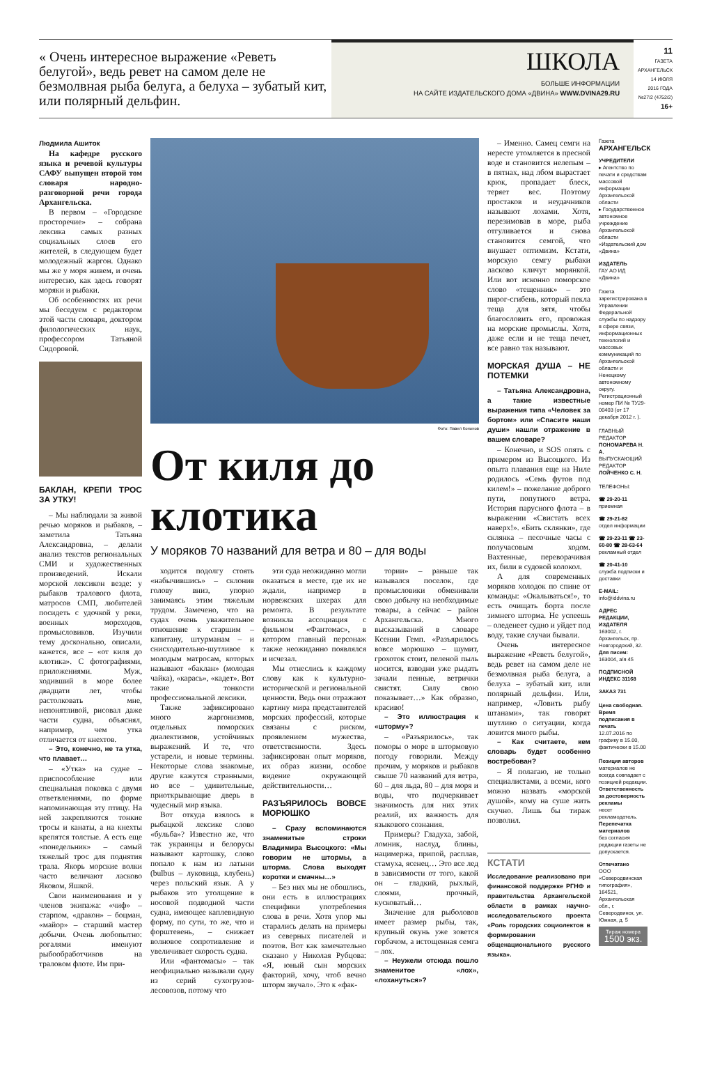« Очень интересное выражение «Реветь белугой», ведь ревет на самом деле не безмолвная рыба белуга, а белуха – зубатый кит, или полярный дельфин.
ШКОЛА
БОЛЬШЕ ИНФОРМАЦИИ
НА САЙТЕ ИЗДАТЕЛЬСКОГО ДОМА «ДВИНА» WWW.DVINA29.RU
11
ГАЗЕТА
АРХАНГЕЛЬСК
14 ИЮЛЯ
2016 ГОДА
№27/2 (4752/2)
16+
Людмила Ашиток
На кафедре русского языка и речевой культуры САФУ выпущен второй том словаря народно-разговорной речи города Архангельска.
В первом – «Городское просторечие» – собрана лексика самых разных социальных слоев его жителей, в следующем будет молодежный жаргон. Однако мы же у моря живем, и очень интересно, как здесь говорят моряки и рыбаки.
Об особенностях их речи мы беседуем с редактором этой части словаря, доктором филологических наук, профессором Татьяной Сидоровой.
БАКЛАН, КРЕПИ ТРОС ЗА УТКУ!
– Мы наблюдали за живой речью моряков и рыбаков, – заметила Татьяна Александровна, – делали анализ текстов региональных СМИ и художественных произведений. Искали морской лексикон везде: у рыбаков тралового флота, матросов СМП, любителей посидеть с удочкой у реки, военных мореходов, промысловиков. Изучили тему досконально, описали, кажется, все – «от киля до клотика». С фотографиями, приложениями. Муж, ходивший в море более двадцати лет, чтобы растолковать мне, непонятливой, рисовал даже части судна, объяснял, например, чем утка отличается от кнехтов.
– Это, конечно, не та утка, что плавает…
– «Утка» на судне – приспособление или специальная поковка с двумя ответвлениями, по форме напоминающая эту птицу. На ней закрепляются тонкие тросы и канаты, а на кнехты крепятся толстые. А есть еще «понедельник» – самый тяжелый трос для поднятия трала. Якорь морские волки часто величают ласково Яковом, Яшкой.
Свои наименования и у членов экипажа: «чиф» – старпом, «дракон» – боцман, «майор» – старший мастер добычи. Очень любопытно: рогалями именуют рыбообработчиков на траловом флоте. Им при-
Фото: Павел Кононов
От киля до клотика
У моряков 70 названий для ветра и 80 – для воды
ходится подолгу стоять «набычившись» – склонив голову вниз, упорно занимаясь этим тяжелым трудом. Замечено, что на судах очень уважительное отношение к старшим – капитану, штурманам – и снисходительно-шутливое к молодым матросам, которых называют «баклан» (молодая чайка), «карась», «кадет». Вот такие тонкости профессиональной лексики.
Также зафиксировано много жаргонизмов, отдельных поморских диалектизмов, устойчивых выражений. И те, что устарели, и новые термины. Некоторые слова знакомые, другие кажутся странными, но все – удивительные, приоткрывающие дверь в чудесный мир языка.
Вот откуда взялось в рыбацкой лексике слово «бульба»? Известно же, что так украинцы и белорусы называют картошку, слово попало к нам из латыни (bulbus – луковица, клубень) через польский язык. А у рыбаков это утолщение в носовой подводной части судна, имеющее каплевидную форму, по сути, то же, что и форштевень, – снижает волновое сопротивление и увеличивает скорость судна.
Или «фантомасы» – так неофициально называли одну из серий сухогрузов-лесовозов, потому что
эти суда неожиданно могли оказаться в месте, где их не ждали, например в норвежских шхерах для ремонта. В результате возникла ассоциация с фильмом «Фантомас», в котором главный персонаж также неожиданно появлялся и исчезал.
Мы отнеслись к каждому слову как к культурно-исторической и региональной ценности. Ведь они отражают картину мира представителей морских профессий, которые связаны с риском, проявлением мужества, ответственности. Здесь зафиксирован опыт моряков, их образ жизни, особое видение окружающей действительности…
РАЗЪЯРИЛОСЬ ВОВСЕ МОРЮШКО
– Сразу вспоминаются знаменитые строки Владимира Высоцкого: «Мы говорим не штормы, а шторма. Слова выходят коротки и смачны…»
– Без них мы не обошлись, они есть в иллюстрациях специфики употребления слова в речи. Хотя упор мы старались делать на примеры из северных писателей и поэтов. Вот как замечательно сказано у Николая Рубцова: «Я, юный сын морских факторий, хочу, чтоб вечно шторм звучал». Это к «фак-
тории» – раньше так назывался поселок, где промысловики обменивали свою добычу на необходимые товары, а сейчас – район Архангельска. Много высказываний в словаре Ксении Гемп. «Разъярилось вовсе морюшко – шумит, грохоток стоит, пеленой пыль носится, взводни уже рыдать зачали пенные, ветрички свистят. Силу свою показывает…» Как образно, красиво!
– Это иллюстрация к «шторму»?
– «Разъярилось», так поморы о море в штормовую погоду говорили. Между прочим, у моряков и рыбаков свыше 70 названий для ветра, 60 – для льда, 80 – для моря и воды, что подчеркивает значимость для них этих реалий, их важность для языкового сознания.
Примеры? Гладуха, забой, ломник, наслуд, блины, нацимержа, припой, расплав, стамуха, ясенец… Это все лед в зависимости от того, какой он – гладкий, рыхлый, слоями, прочный, кусковатый…
Значение для рыболовов имеет размер рыбы, так, крупный окунь уже зовется горбачом, а истощенная семга – лох.
– Неужели отсюда пошло знаменитое «лох», «лохануться»?
– Именно. Самец семги на нересте утомляется в пресной воде и становится нелепым – в пятнах, над лбом вырастает крюк, пропадает блеск, теряет вес. Поэтому простаков и неудачников называют лохами. Хотя, перезимовав в море, рыба отгуливается и снова становится семгой, что внушает оптимизм. Кстати, морскую семгу рыбаки ласково кличут морянкой. Или вот исконно поморское слово «тещенник» – это пирог-сгибень, который пекла теща для зятя, чтобы благословить его, провожая на морские промыслы. Хотя, даже если и не теща печет, все равно так называют.
МОРСКАЯ ДУША – НЕ ПОТЕМКИ
– Татьяна Александровна, а такие известные выражения типа «Человек за бортом» или «Спасите наши души» нашли отражение в вашем словаре?
– Конечно, и SOS опять с примером из Высоцкого. Из опыта плавания еще на Ниле родилось «Семь футов под килем!» – пожелание доброго пути, попутного ветра. История парусного флота – в выражении «Свистать всех наверх!». «Бить склянки», где склянка – песочные часы с получасовым ходом. Вахтенные, переворачивая их, били в судовой колокол.
А для современных моряков холодок по спине от команды: «Окалываться!», то есть очищать борта после зимнего шторма. Не успеешь – оледенеет судно и уйдет под воду, такие случаи бывали.
Очень интересное выражение «Реветь белугой», ведь ревет на самом деле не безмолвная рыба белуга, а белуха – зубатый кит, или полярный дельфин. Или, например, «Ловить рыбу штанами», так говорят шутливо о ситуации, когда ловится много рыбы.
– Как считаете, кем словарь будет особенно востребован?
– Я полагаю, не только специалистами, а всеми, кого можно назвать «морской душой», кому на суше жить скучно. Лишь бы тираж позволил.
КСТАТИ
Исследование реализовано при финансовой поддержке РГНФ и правительства Архангельской области в рамках научно-исследовательского проекта «Роль городских социолектов в формировании общенационального русского языка».
Газета
АРХАНГЕЛЬСК
УЧРЕДИТЕЛИ
▸ Агентство по печати и средствам массовой информации Архангельской области
▸ Государственное автономное учреждение Архангельской области «Издательский дом «Двина»
ИЗДАТЕЛЬ
ГАУ АО ИД «Двина»
Газета зарегистрирована в Управлении Федеральной службы по надзору в сфере связи, информационных технологий и массовых коммуникаций по Архангельской области и Ненецкому автономному округу. Регистрационный номер ПИ № ТУ29-00403 (от 17 декабря 2012 г. ).
ГЛАВНЫЙ РЕДАКТОР
ПОНОМАРЕВА Н. А.
ВЫПУСКАЮЩИЙ РЕДАКТОР
ЛОЙЧЕНКО С. Н.
ТЕЛЕФОНЫ:
☎ 29-20-11
приемная
☎ 29-21-82
отдел информации
☎ 29-23-11 ☎ 23-60-80 ☎ 28-63-64
рекламный отдел
☎ 20-41-10
служба подписки и доставки
E-MAIL:
info@iddvina.ru
АДРЕС РЕДАКЦИИ, ИЗДАТЕЛЯ
163002, г. Архангельск, пр. Новгородский, 32.
Для писем:
163004, а/я 45
ПОДПИСНОЙ ИНДЕКС 31168
ЗАКАЗ 731
Цена свободная. Время подписания в печать
12.07.2016 по графику в 15.00, фактически в 15.00
Позиция авторов
материалов не всегда совпадает с позицией редакции.
Ответственность за достоверность рекламы
несет рекламодатель.
Перепечатка материалов
без согласия редакции газеты не допускается.
Отпечатано
ООО «Северодвинская типография», 164521, Архангельская обл., г. Северодвинск, ул. Южная, д. 5
Тираж номера
1500 экз.